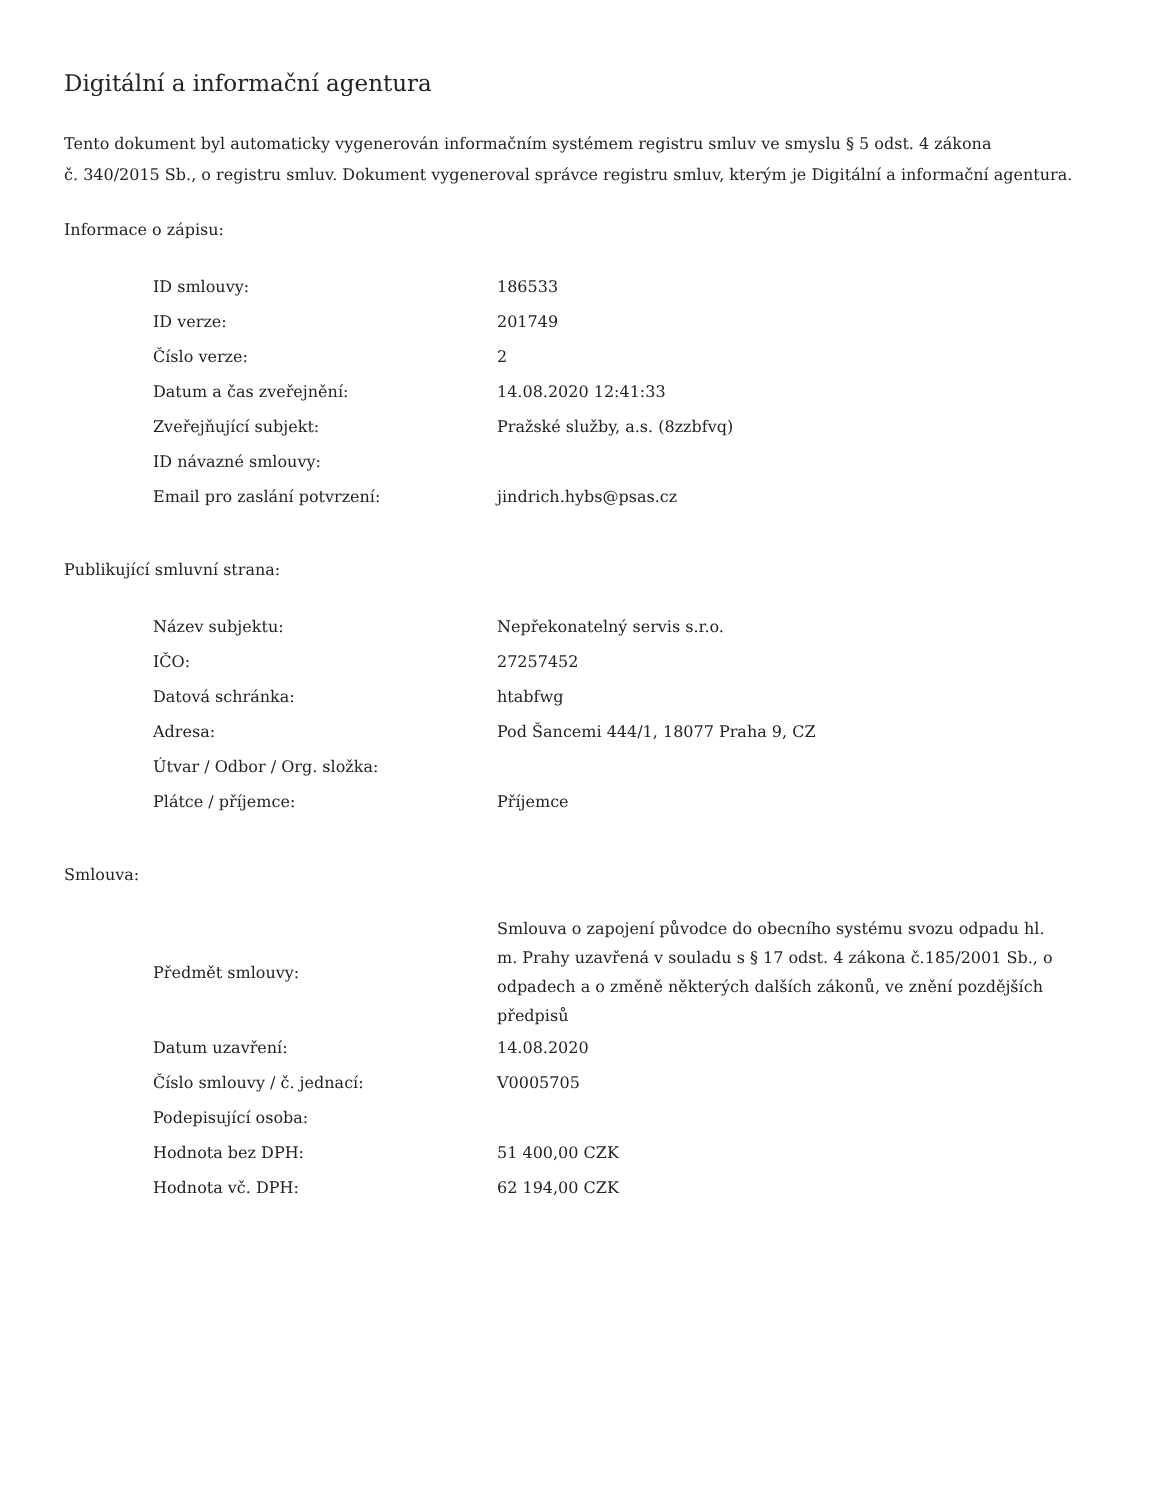Digitální a informační agentura
Tento dokument byl automaticky vygenerován informačním systémem registru smluv ve smyslu § 5 odst. 4 zákona
č. 340/2015 Sb., o registru smluv. Dokument vygeneroval správce registru smluv, kterým je Digitální a informační agentura.
Informace o zápisu:
| ID smlouvy: | 186533 |
| ID verze: | 201749 |
| Číslo verze: | 2 |
| Datum a čas zveřejnění: | 14.08.2020 12:41:33 |
| Zveřejňující subjekt: | Pražské služby, a.s. (8zzbfvq) |
| ID návazné smlouvy: | |
| Email pro zaslání potvrzení: | jindrich.hybs@psas.cz |
Publikující smluvní strana:
| Název subjektu: | Nepřekonatelný servis s.r.o. |
| IČO: | 27257452 |
| Datová schránka: | htabfwg |
| Adresa: | Pod Šancemi 444/1, 18077 Praha 9, CZ |
| Útvar / Odbor / Org. složka: | |
| Plátce / příjemce: | Příjemce |
Smlouva:
| Předmět smlouvy: | Smlouva o zapojení původce do obecního systému svozu odpadu hl. m. Prahy uzavřená v souladu s § 17 odst. 4 zákona č.185/2001 Sb., o odpadech a o změně některých dalších zákonů, ve znění pozdějších předpisů |
| Datum uzavření: | 14.08.2020 |
| Číslo smlouvy / č. jednací: | V0005705 |
| Podepisující osoba: | |
| Hodnota bez DPH: | 51 400,00 CZK |
| Hodnota vč. DPH: | 62 194,00 CZK |